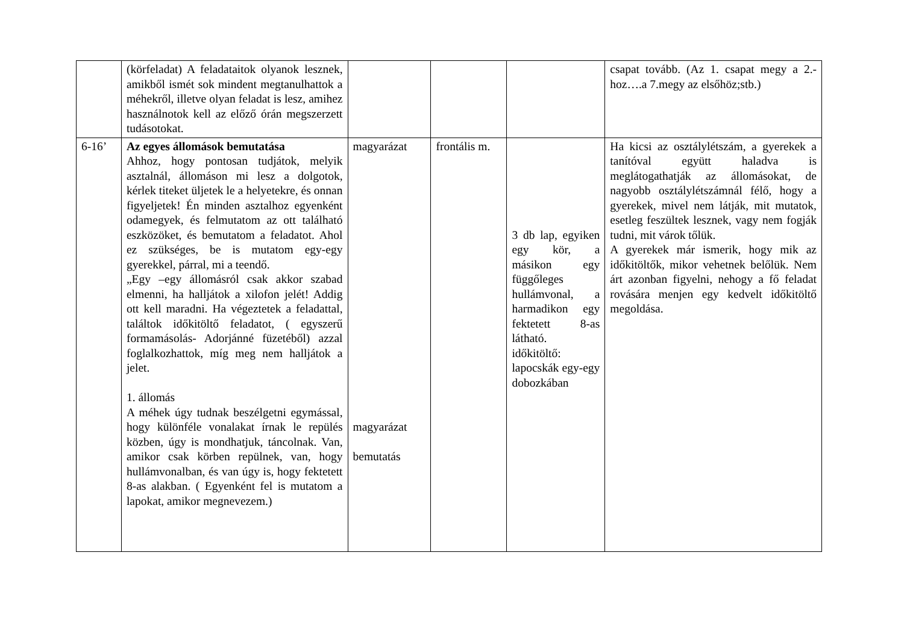| | (körfeladat) A feladataitok olyanok lesznek, amikből ismét sok mindent megtanulhattok a méhekről, illetve olyan feladat is lesz, amihez használnotok kell az előző órán megszerzett tudásotokat. | | | | csapat tovább. (Az 1. csapat megy a 2.-hoz….a 7.megy az elsőhöz;stb.) |
| 6-16’ | Az egyes állomások bemutatása Ahhoz, hogy pontosan tudjátok, melyik asztalnál, állomáson mi lesz a dolgotok, kérlek titeket üljetek le a helyetekre, és onnan figyeljetek! Én minden asztalhoz egyenként odamegyek, és felmutatom az ott található eszközöket, és bemutatom a feladatot. Ahol ez szükséges, be is mutatom egy-egy gyerekkel, párral, mi a teendő. „Egy –egy állomásról csak akkor szabad elmenni, ha halljátok a xilofon jelét! Addig ott kell maradni. Ha végeztetek a feladattal, találtok időkitöltő feladatot, ( egyszerű formamásolás- Adorjánné füzetéből) azzal foglalkozhattok, míg meg nem halljátok a jelet. 1. állomás A méhek úgy tudnak beszélgetni egymással, hogy különféle vonalakat írnak le repülés közben, úgy is mondhatjuk, táncolnak. Van, amikor csak körben repülnek, van, hogy hullámvonalban, és van úgy is, hogy fektetett 8-as alakban. ( Egyenként fel is mutatom a lapokat, amikor megnevezem.) | magyarázat magyarázat bemutatás | frontális m. | 3 db lap, egyiken egy kör, a másikon egy függőleges hullámvonal, a harmadikon egy fektetett 8-as látható. időkitöltő: lapocskák egy-egy dobozkában | Ha kicsi az osztálylétszám, a gyerekek a tanítóval együtt haladva is meglátogathatják az állomásokat, de nagyobb osztálylétszámnál félő, hogy a gyerekek, mivel nem látják, mit mutatok, esetleg feszültek lesznek, vagy nem fogják tudni, mit várok tőlük. A gyerekek már ismerik, hogy mik az időkitöltők, mikor vehetnek belőlük. Nem árt azonban figyelni, nehogy a fő feladat rovására menjen egy kedvelt időkitöltő megoldása. |